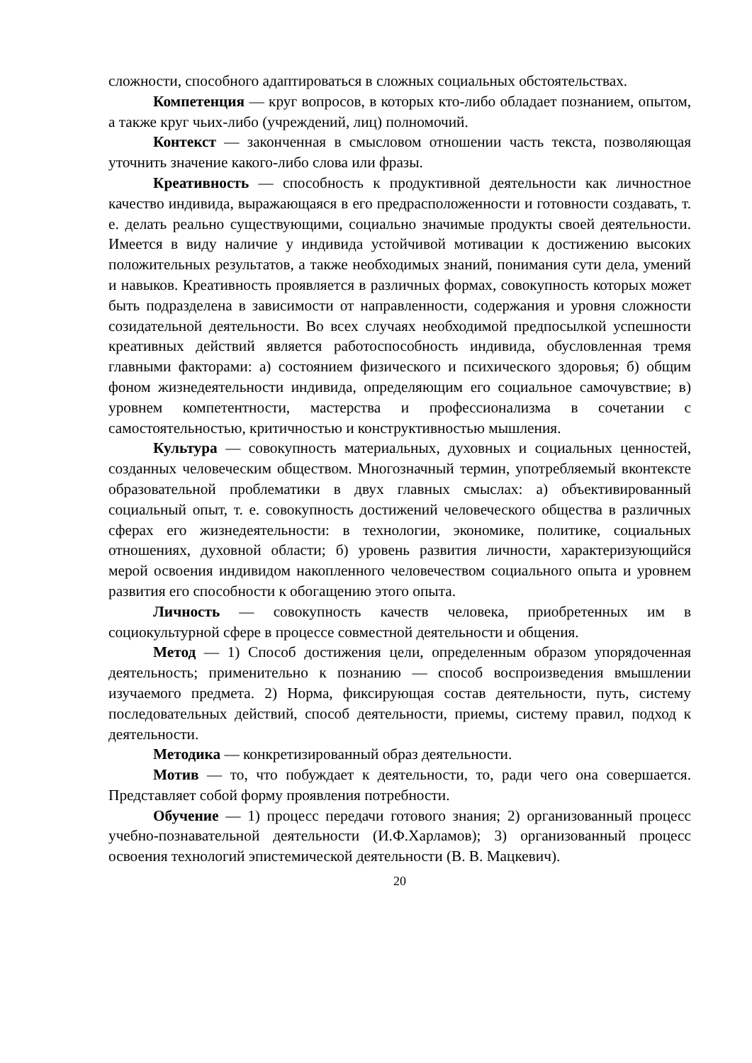сложности, способного адаптироваться в сложных социальных обстоятельствах.
Компетенция — круг вопросов, в которых кто-либо обладает познанием, опытом, а также круг чьих-либо (учреждений, лиц) полномочий.
Контекст — законченная в смысловом отношении часть текста, позволяющая уточнить значение какого-либо слова или фразы.
Креативность — способность к продуктивной деятельности как личностное качество индивида, выражающаяся в его предрасположенности и готовности создавать, т. е. делать реально существующими, социально значимые продукты своей деятельности. Имеется в виду наличие у индивида устойчивой мотивации к достижению высоких положительных результатов, а также необходимых знаний, понимания сути дела, умений и навыков. Креативность проявляется в различных формах, совокупность которых может быть подразделена в зависимости от направленности, содержания и уровня сложности созидательной деятельности. Во всех случаях необходимой предпосылкой успешности креативных действий является работоспособность индивида, обусловленная тремя главными факторами: а) состоянием физического и психического здоровья; б) общим фоном жизнедеятельности индивида, определяющим его социальное самочувствие; в) уровнем компетентности, мастерства и профессионализма в сочетании с самостоятельностью, критичностью и конструктивностью мышления.
Культура — совокупность материальных, духовных и социальных ценностей, созданных человеческим обществом. Многозначный термин, употребляемый вконтексте образовательной проблематики в двух главных смыслах: а) объективированный социальный опыт, т. е. совокупность достижений человеческого общества в различных сферах его жизнедеятельности: в технологии, экономике, политике, социальных отношениях, духовной области; б) уровень развития личности, характеризующийся мерой освоения индивидом накопленного человечеством социального опыта и уровнем развития его способности к обогащению этого опыта.
Личность — совокупность качеств человека, приобретенных им в социокультурной сфере в процессе совместной деятельности и общения.
Метод — 1) Способ достижения цели, определенным образом упорядоченная деятельность; применительно к познанию — способ воспроизведения вмышлении изучаемого предмета. 2) Норма, фиксирующая состав деятельности, путь, систему последовательных действий, способ деятельности, приемы, систему правил, подход к деятельности.
Методика — конкретизированный образ деятельности.
Мотив — то, что побуждает к деятельности, то, ради чего она совершается. Представляет собой форму проявления потребности.
Обучение — 1) процесс передачи готового знания; 2) организованный процесс учебно-познавательной деятельности (И.Ф.Харламов); 3) организованный процесс освоения технологий эпистемической деятельности (В. В. Мацкевич).
20